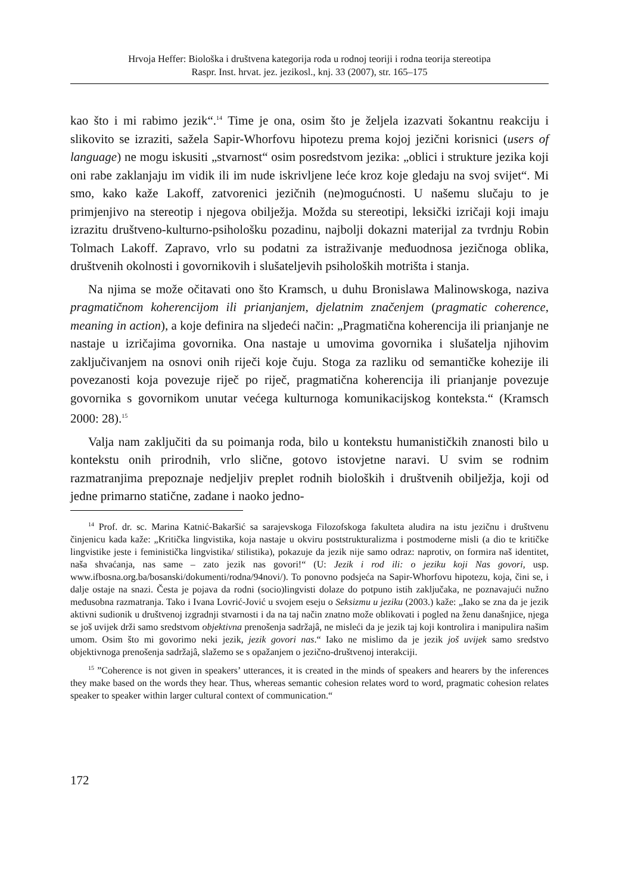Hrvoja Heffer: Biološka i društvena kategorija roda u rodnoj teoriji i rodna teorija stereotipa
Raspr. Inst. hrvat. jez. jezikosl., knj. 33 (2007), str. 165–175
kao što i mi rabimo jezik“.<sup>14</sup> Time je ona, osim što je željela izazvati šokantnu reakciju i slikovito se izraziti, sažela Sapir-Whorfovu hipotezu prema kojoj jezični korisnici (users of language) ne mogu iskusiti „stvarnost“ osim posredstvom jezika: „oblici i strukture jezika koji oni rabe zaklanjaju im vidik ili im nude iskrivljene leće kroz koje gledaju na svoj svijet“. Mi smo, kako kaže Lakoff, zatvorenici jezičnih (ne)mogućnosti. U našemu slučaju to je primjenjivo na stereotip i njegova obilježja. Možda su stereotipi, leksički izričaji koji imaju izrazitu društveno-kulturno-psihološku pozadinu, najbolji dokazni materijal za tvrdnju Robin Tolmach Lakoff. Zapravo, vrlo su podatni za istraživanje međuodnosa jezičnoga oblika, društvenih okolnosti i govornikovih i slušateljevih psiholoških motrišta i stanja.
Na njima se može očitavati ono što Kramsch, u duhu Bronislawa Malinowskoga, naziva pragmatičnom koherencijom ili prianjanjem, djelatnim značenjem (pragmatic coherence, meaning in action), a koje definira na sljedeći način: „Pragmatična koherencija ili prianjanje ne nastaje u izričajima govornika. Ona nastaje u umovima govornika i slušatelja njihovim zaključivanjem na osnovi onih riječi koje čuju. Stoga za razliku od semantičke kohezije ili povezanosti koja povezuje riječ po riječ, pragmatična koherencija ili prianjanje povezuje govornika s govornikom unutar većega kulturnoga komunikacijskog konteksta.“ (Kramsch 2000: 28).<sup>15</sup>
Valja nam zaključiti da su poimanja roda, bilo u kontekstu humanističkih znanosti bilo u kontekstu onih prirodnih, vrlo slične, gotovo istovjetne naravi. U svim se rodnim razmatranjima prepoznaje nedjeljiv preplet rodnih bioloških i društvenih obilježja, koji od jedne primarno statične, zadane i naoko jedno-
<sup>14</sup> Prof. dr. sc. Marina Katnić-Bakaršić sa sarajevskoga Filozofskoga fakulteta aludira na istu jezičnu i društvenu činjenicu kada kaže: „Kritička lingvistika, koja nastaje u okviru poststrukturalizma i postmoderne misli (a dio te kritičke lingvistike jeste i feministička lingvistika/ stilistika), pokazuje da jezik nije samo odraz: naprotiv, on formira naš identitet, naša shvaćanja, nas same – zato jezik nas govori!“ (U: Jezik i rod ili: o jeziku koji Nas govori, usp. www.ifbosna.org.ba/bosanski/dokumenti/rodna/94novi/). To ponovno podsjeća na Sapir-Whorfovu hipotezu, koja, čini se, i dalje ostaje na snazi. Česta je pojava da rodni (socio)lingvisti dolaze do potpuno istih zaključaka, ne poznavajući nužno međusobna razmatranja. Tako i Ivana Lovrić-Jović u svojem eseju o Seksizmu u jeziku (2003.) kaže: „Iako se zna da je jezik aktivni sudionik u društvenoj izgradnji stvarnosti i da na taj način znatno može oblikovati i pogled na ženu današnjice, njega se još uvijek drži samo sredstvom objektivna prenošenja sadržajâ, ne misleći da je jezik taj koji kontrolira i manipulira našim umom. Osim što mi govorimo neki jezik, jezik govori nas.“ Iako ne mislimo da je jezik još uvijek samo sredstvo objektivnoga prenošenja sadržajâ, slažemo se s opažanjem o jezično-društvenoj interakciji.
<sup>15</sup> ”Coherence is not given in speakers’ utterances, it is created in the minds of speakers and hearers by the inferences they make based on the words they hear. Thus, whereas semantic cohesion relates word to word, pragmatic cohesion relates speaker to speaker within larger cultural context of communication.“
172